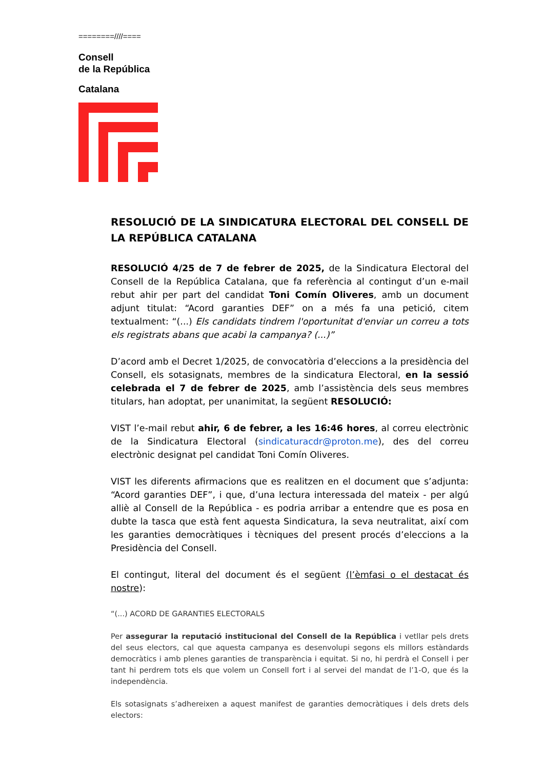========////====
Consell
de la República
Catalana
RESOLUCIÓ DE LA SINDICATURA ELECTORAL DEL CONSELL DE LA REPÚBLICA CATALANA
RESOLUCIÓ 4/25 de 7 de febrer de 2025, de la Sindicatura Electoral del Consell de la República Catalana, que fa referència al contingut d’un e-mail rebut ahir per part del candidat Toni Comín Oliveres, amb un document adjunt titulat: “Acord garanties DEF” on a més fa una petició, citem textualment: “(...) Els candidats tindrem l'oportunitat d'enviar un correu a tots els registrats abans que acabi la campanya? (...)”
D’acord amb el Decret 1/2025, de convocatòria d’eleccions a la presidència del Consell, els sotasignats, membres de la sindicatura Electoral, en la sessió celebrada el 7 de febrer de 2025, amb l’assistència dels seus membres titulars, han adoptat, per unanimitat, la següent RESOLUCIÓ:
VIST l’e-mail rebut ahir, 6 de febrer, a les 16:46 hores, al correu electrònic de la Sindicatura Electoral (sindicaturacdr@proton.me), des del correu electrònic designat pel candidat Toni Comín Oliveres.
VIST les diferents afirmacions que es realitzen en el document que s’adjunta: “Acord garanties DEF”, i que, d’una lectura interessada del mateix - per algú alliè al Consell de la República - es podria arribar a entendre que es posa en dubte la tasca que està fent aquesta Sindicatura, la seva neutralitat, així com les garanties democràtiques i tècniques del present procés d’eleccions a la Presidència del Consell.
El contingut, literal del document és el següent (l’èmfasi o el destacat és nostre):
“(...) ACORD DE GARANTIES ELECTORALS
Per assegurar la reputació institucional del Consell de la República i vetllar pels drets del seus electors, cal que aquesta campanya es desenvolupi segons els millors estàndards democràtics i amb plenes garanties de transparència i equitat. Si no, hi perdrà el Consell i per tant hi perdrem tots els que volem un Consell fort i al servei del mandat de l’1-O, que és la independència.
Els sotasignats s’adhereixen a aquest manifest de garanties democràtiques i dels drets dels electors: